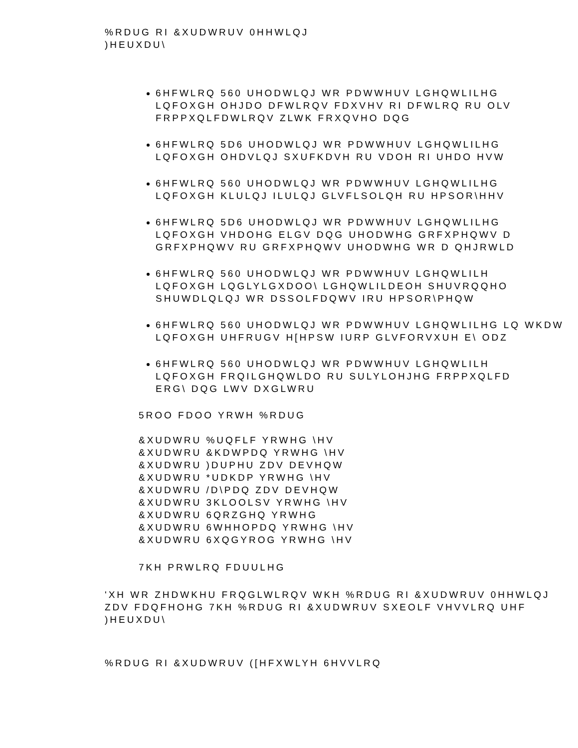%RDUG RI &XUDWRUV 0HHWLQJ
)HEUXDU\
6HFWLRQ 560 UHODWLQJ WR PDWWHUV LGHQWLILHG
LQFOXGH OHJDO DFWLRQV FDXVHV RI DFWLRQ RU OLV
FRPPXQLFDWLRQV ZLWK FRXQVHO DQG
6HFWLRQ 5D6 UHODWLQJ WR PDWWHUV LGHQWLILHG
LQFOXGH OHDVLQJ SXUFKDVH RU VDOH RI UHDO HVW
6HFWLRQ 560 UHODWLQJ WR PDWWHUV LGHQWLILHG
LQFOXGH KLULQJ ILULQJ GLVFLSOLQH RU HPSOR\HHV
6HFWLRQ 5D6 UHODWLQJ WR PDWWHUV LGHQWLILHG
LQFOXGH VHDOHG ELGV DQG UHODWHG GRFXPHQWV D
GRFXPHQWV RU GRFXPHQWV UHODWHG WR D QHJRWLD
6HFWLRQ 560 UHODWLQJ WR PDWWHUV LGHQWLILH
LQFOXGH LQGLYLGXDOO\ LGHQWLILDEOH SHUVRQQHO
SHUWDLQLQJ WR DSSOLFDQWV IRU HPSOR\PHQW
6HFWLRQ 560 UHODWLQJ WR PDWWHUV LGHQWLILHG LQ WKDW
LQFOXGH UHFRUGV H[HPSW IURP GLVFORVXUH E\ ODZ
6HFWLRQ 560 UHODWLQJ WR PDWWHUV LGHQWLILH
LQFOXGH FRQILGHQWLDO RU SULYLOHJHG FRPPXQLFD
ERG\ DQG LWV DXGLWRU
5ROO FDOO YRWH %RDUG
&XUDWRU %UQFLF YRWHG \HV
&XUDWRU &KDWPDQ YRWHG \HV
&XUDWRU )DUPHU ZDV DEVHQW
&XUDWRU *UDKDP YRWHG \HV
&XUDWRU /D\PDQ ZDV DEVHQW
&XUDWRU 3KLOOLSV YRWHG \HV
&XUDWRU 6QRZGHQ YRWHG
&XUDWRU 6WHHOPDQ YRWHG \HV
&XUDWRU 6XQGYROG YRWHG \HV
7KH PRWLRQ FDUULHG
'XH WR ZHDWKHU FRQGLWLRQV WKH %RDUG RI &XUDWRUV 0HHWLQJ
ZDV FDQFHOHG 7KH %RDUG RI &XUDWRUV SXEOLF VHVVLRQ UHF
)HEUXDU\
%RDUG RI &XUDWRUV ([HFXWLYH 6HVVLRQ